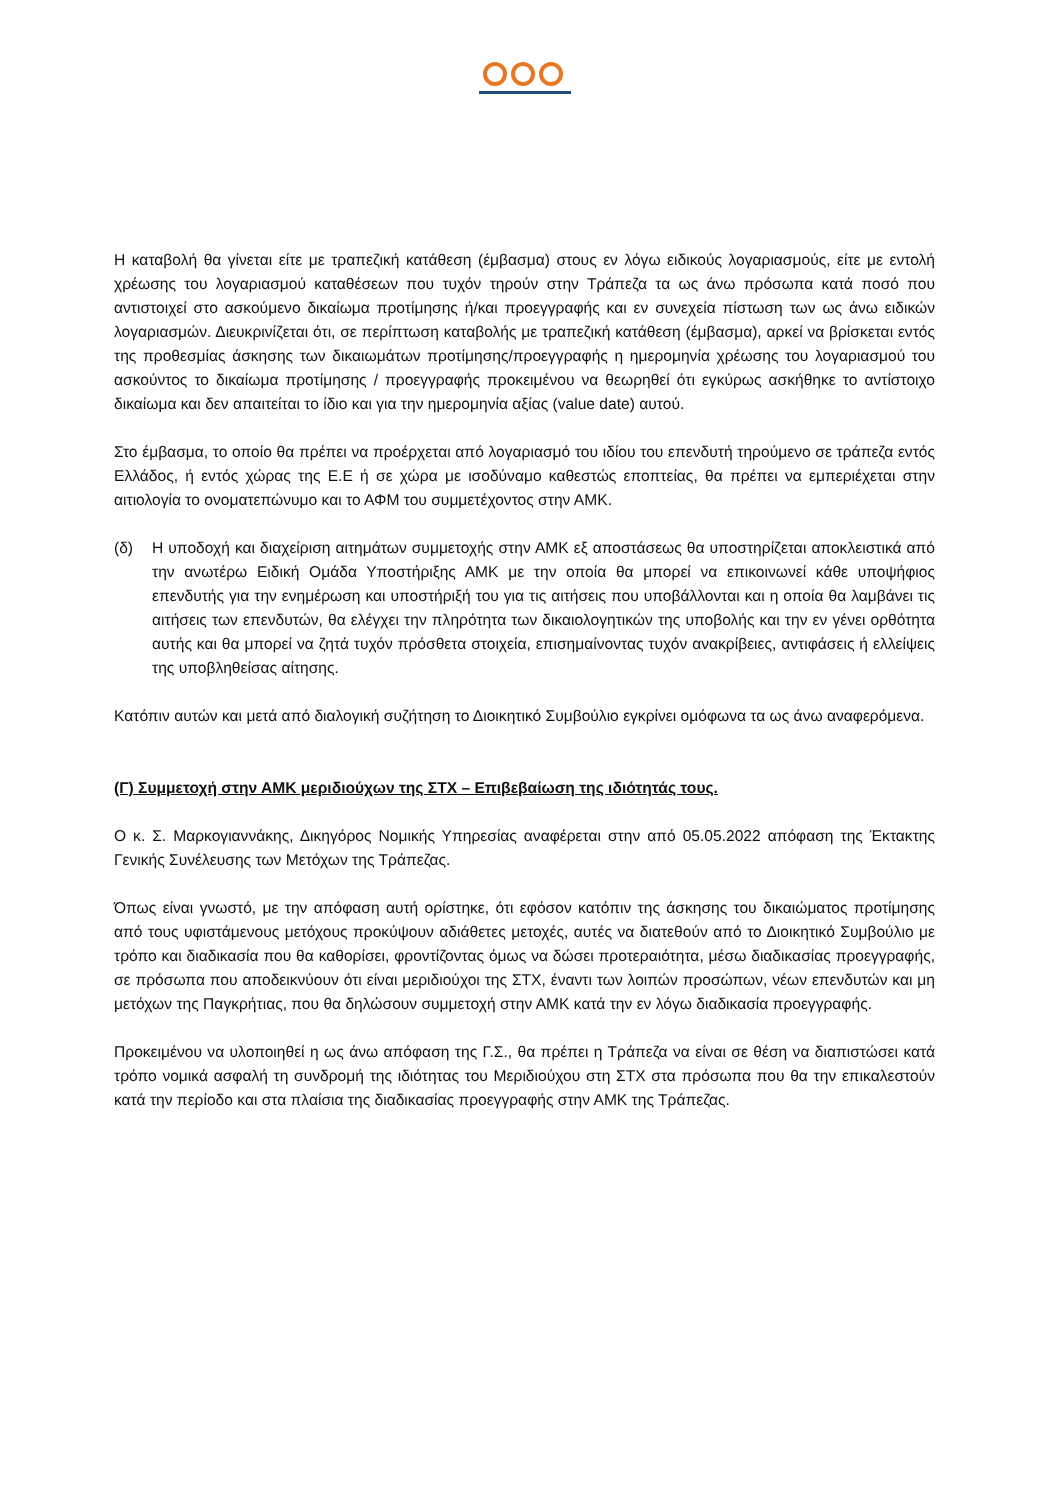Η καταβολή θα γίνεται είτε με τραπεζική κατάθεση (έμβασμα) στους εν λόγω ειδικούς λογαριασμούς, είτε με εντολή χρέωσης του λογαριασμού καταθέσεων που τυχόν τηρούν στην Τράπεζα τα ως άνω πρόσωπα κατά ποσό που αντιστοιχεί στο ασκούμενο δικαίωμα προτίμησης ή/και προεγγραφής και εν συνεχεία πίστωση των ως άνω ειδικών λογαριασμών. Διευκρινίζεται ότι, σε περίπτωση καταβολής με τραπεζική κατάθεση (έμβασμα), αρκεί να βρίσκεται εντός της προθεσμίας άσκησης των δικαιωμάτων προτίμησης/προεγγραφής η ημερομηνία χρέωσης του λογαριασμού του ασκούντος το δικαίωμα προτίμησης / προεγγραφής προκειμένου να θεωρηθεί ότι εγκύρως ασκήθηκε το αντίστοιχο δικαίωμα και δεν απαιτείται το ίδιο και για την ημερομηνία αξίας (value date) αυτού.
Στο έμβασμα, το οποίο θα πρέπει να προέρχεται από λογαριασμό του ιδίου του επενδυτή τηρούμενο σε τράπεζα εντός Ελλάδος, ή εντός χώρας της Ε.Ε ή σε χώρα με ισοδύναμο καθεστώς εποπτείας, θα πρέπει να εμπεριέχεται στην αιτιολογία το ονοματεπώνυμο και το ΑΦΜ του συμμετέχοντος στην ΑΜΚ.
(δ) Η υποδοχή και διαχείριση αιτημάτων συμμετοχής στην ΑΜΚ εξ αποστάσεως θα υποστηρίζεται αποκλειστικά από την ανωτέρω Ειδική Ομάδα Υποστήριξης ΑΜΚ με την οποία θα μπορεί να επικοινωνεί κάθε υποψήφιος επενδυτής για την ενημέρωση και υποστήριξή του για τις αιτήσεις που υποβάλλονται και η οποία θα λαμβάνει τις αιτήσεις των επενδυτών, θα ελέγχει την πληρότητα των δικαιολογητικών της υποβολής και την εν γένει ορθότητα αυτής και θα μπορεί να ζητά τυχόν πρόσθετα στοιχεία, επισημαίνοντας τυχόν ανακρίβειες, αντιφάσεις ή ελλείψεις της υποβληθείσας αίτησης.
Κατόπιν αυτών και μετά από διαλογική συζήτηση το Διοικητικό Συμβούλιο εγκρίνει ομόφωνα τα ως άνω αναφερόμενα.
(Γ) Συμμετοχή στην ΑΜΚ μεριδιούχων της ΣΤΧ – Επιβεβαίωση της ιδιότητάς τους.
Ο κ. Σ. Μαρκογιαννάκης, Δικηγόρος Νομικής Υπηρεσίας αναφέρεται στην από 05.05.2022 απόφαση της Έκτακτης Γενικής Συνέλευσης των Μετόχων της Τράπεζας.
Όπως είναι γνωστό, με την απόφαση αυτή ορίστηκε, ότι εφόσον κατόπιν της άσκησης του δικαιώματος προτίμησης από τους υφιστάμενους μετόχους προκύψουν αδιάθετες μετοχές, αυτές να διατεθούν από το Διοικητικό Συμβούλιο με τρόπο και διαδικασία που θα καθορίσει, φροντίζοντας όμως να δώσει προτεραιότητα, μέσω διαδικασίας προεγγραφής, σε πρόσωπα που αποδεικνύουν ότι είναι μεριδιούχοι της ΣΤΧ, έναντι των λοιπών προσώπων, νέων επενδυτών και μη μετόχων της Παγκρήτιας, που θα δηλώσουν συμμετοχή στην ΑΜΚ κατά την εν λόγω διαδικασία προεγγραφής.
Προκειμένου να υλοποιηθεί η ως άνω απόφαση της Γ.Σ., θα πρέπει η Τράπεζα να είναι σε θέση να διαπιστώσει κατά τρόπο νομικά ασφαλή τη συνδρομή της ιδιότητας του Μεριδιούχου στη ΣΤΧ στα πρόσωπα που θα την επικαλεστούν κατά την περίοδο και στα πλαίσια της διαδικασίας προεγγραφής στην ΑΜΚ της Τράπεζας.